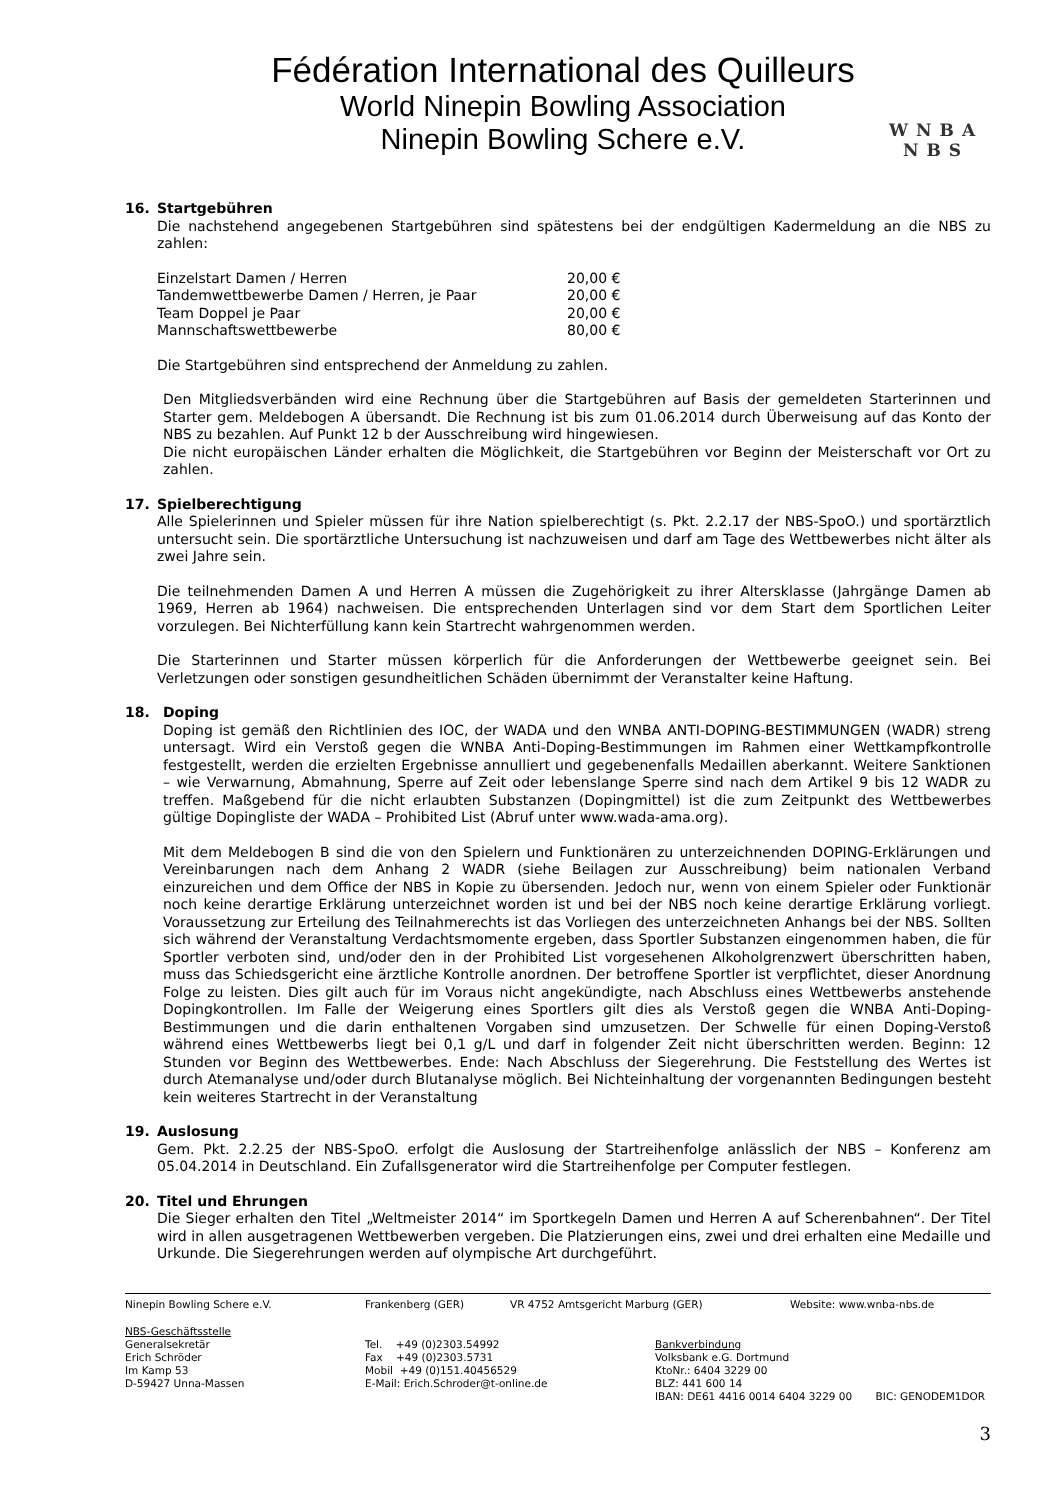Fédération International des Quilleurs
World Ninepin Bowling Association
Ninepin Bowling Schere e.V.
WNBA
NBS
16. Startgebühren
Die nachstehend angegebenen Startgebühren sind spätestens bei der endgültigen Kadermeldung an die NBS zu zahlen:
| Einzelstart Damen / Herren | 20,00 € |
| Tandemwettbewerbe Damen / Herren, je Paar | 20,00 € |
| Team Doppel je Paar | 20,00 € |
| Mannschaftswettbewerbe | 80,00 € |
Die Startgebühren sind entsprechend der Anmeldung zu zahlen.
Den Mitgliedsverbänden wird eine Rechnung über die Startgebühren auf Basis der gemeldeten Starterinnen und Starter gem. Meldebogen A übersandt. Die Rechnung ist bis zum 01.06.2014 durch Überweisung auf das Konto der NBS zu bezahlen. Auf Punkt 12 b der Ausschreibung wird hingewiesen.
Die nicht europäischen Länder erhalten die Möglichkeit, die Startgebühren vor Beginn der Meisterschaft vor Ort zu zahlen.
17. Spielberechtigung
Alle Spielerinnen und Spieler müssen für ihre Nation spielberechtigt (s. Pkt. 2.2.17 der NBS-SpoO.) und sportärztlich untersucht sein. Die sportärztliche Untersuchung ist nachzuweisen und darf am Tage des Wettbewerbes nicht älter als zwei Jahre sein.
Die teilnehmenden Damen A und Herren A müssen die Zugehörigkeit zu ihrer Altersklasse (Jahrgänge Damen ab 1969, Herren ab 1964) nachweisen. Die entsprechenden Unterlagen sind vor dem Start dem Sportlichen Leiter vorzulegen. Bei Nichterfüllung kann kein Startrecht wahrgenommen werden.
Die Starterinnen und Starter müssen körperlich für die Anforderungen der Wettbewerbe geeignet sein. Bei Verletzungen oder sonstigen gesundheitlichen Schäden übernimmt der Veranstalter keine Haftung.
18. Doping
Doping ist gemäß den Richtlinien des IOC, der WADA und den WNBA ANTI-DOPING-BESTIMMUNGEN (WADR) streng untersagt. Wird ein Verstoß gegen die WNBA Anti-Doping-Bestimmungen im Rahmen einer Wettkampfkontrolle festgestellt, werden die erzielten Ergebnisse annulliert und gegebenenfalls Medaillen aberkannt. Weitere Sanktionen – wie Verwarnung, Abmahnung, Sperre auf Zeit oder lebenslange Sperre sind nach dem Artikel 9 bis 12 WADR zu treffen. Maßgebend für die nicht erlaubten Substanzen (Dopingmittel) ist die zum Zeitpunkt des Wettbewerbes gültige Dopingliste der WADA – Prohibited List (Abruf unter www.wada-ama.org).
Mit dem Meldebogen B sind die von den Spielern und Funktionären zu unterzeichnenden DOPING-Erklärungen und Vereinbarungen nach dem Anhang 2 WADR (siehe Beilagen zur Ausschreibung) beim nationalen Verband einzureichen und dem Office der NBS in Kopie zu übersenden. Jedoch nur, wenn von einem Spieler oder Funktionär noch keine derartige Erklärung unterzeichnet worden ist und bei der NBS noch keine derartige Erklärung vorliegt. Voraussetzung zur Erteilung des Teilnahmerechts ist das Vorliegen des unterzeichneten Anhangs bei der NBS. Sollten sich während der Veranstaltung Verdachtsmomente ergeben, dass Sportler Substanzen eingenommen haben, die für Sportler verboten sind, und/oder den in der Prohibited List vorgesehenen Alkoholgrenzwert überschritten haben, muss das Schiedsgericht eine ärztliche Kontrolle anordnen. Der betroffene Sportler ist verpflichtet, dieser Anordnung Folge zu leisten. Dies gilt auch für im Voraus nicht angekündigte, nach Abschluss eines Wettbewerbs anstehende Dopingkontrollen. Im Falle der Weigerung eines Sportlers gilt dies als Verstoß gegen die WNBA Anti-Doping-Bestimmungen und die darin enthaltenen Vorgaben sind umzusetzen. Der Schwelle für einen Doping-Verstoß während eines Wettbewerbs liegt bei 0,1 g/L und darf in folgender Zeit nicht überschritten werden. Beginn: 12 Stunden vor Beginn des Wettbewerbes. Ende: Nach Abschluss der Siegerehrung. Die Feststellung des Wertes ist durch Atemanalyse und/oder durch Blutanalyse möglich. Bei Nichteinhaltung der vorgenannten Bedingungen besteht kein weiteres Startrecht in der Veranstaltung
19. Auslosung
Gem. Pkt. 2.2.25 der NBS-SpoO. erfolgt die Auslosung der Startreihenfolge anlässlich der NBS – Konferenz am 05.04.2014 in Deutschland. Ein Zufallsgenerator wird die Startreihenfolge per Computer festlegen.
20. Titel und Ehrungen
Die Sieger erhalten den Titel „Weltmeister 2014“ im Sportkegeln Damen und Herren A auf Scherenbahnen“. Der Titel wird in allen ausgetragenen Wettbewerben vergeben. Die Platzierungen eins, zwei und drei erhalten eine Medaille und Urkunde. Die Siegerehrungen werden auf olympische Art durchgeführt.
Ninepin Bowling Schere e.V. Frankenberg (GER) VR 4752 Amtsgericht Marburg (GER) Website: www.wnba-nbs.de
NBS-Geschäftsstelle
Generalsekretär
Erich Schröder
Im Kamp 53
D-59427 Unna-Massen
Tel. +49 (0)2303.54992
Fax +49 (0)2303.5731
Mobil +49 (0)151.40456529
E-Mail: Erich.Schroder@t-online.de
Bankverbindung
Volksbank e.G. Dortmund
KtoNr.: 6404 3229 00
BLZ: 441 600 14
IBAN: DE61 4416 0014 6404 3229 00 BIC: GENODEM1DOR
3